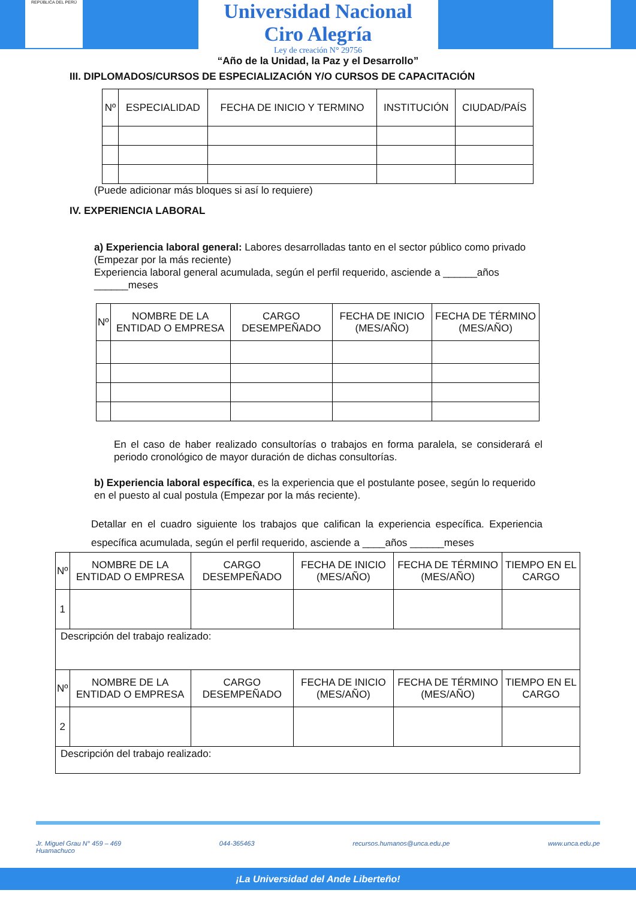REPÚBLICA DEL PERÚ
Universidad Nacional
Ciro Alegría
Ley de creación N° 29756
“Año de la Unidad, la Paz y el Desarrollo”
III. DIPLOMADOS/CURSOS DE ESPECIALIZACIÓN Y/O CURSOS DE CAPACITACIÓN
| Nº | ESPECIALIDAD | FECHA DE INICIO Y TERMINO | INSTITUCIÓN | CIUDAD/PAÍS |
| --- | --- | --- | --- | --- |
(Puede adicionar más bloques si así lo requiere)
IV. EXPERIENCIA LABORAL
a) Experiencia laboral general: Labores desarrolladas tanto en el sector público como privado (Empezar por la más reciente)
Experiencia laboral general acumulada, según el perfil requerido, asciende a ______años ______meses
| Nº | NOMBRE DE LA ENTIDAD O EMPRESA | CARGO DESEMPEÑADO | FECHA DE INICIO (MES/AÑO) | FECHA DE TÉRMINO (MES/AÑO) |
| --- | --- | --- | --- | --- |
En el caso de haber realizado consultorías o trabajos en forma paralela, se considerará el periodo cronológico de mayor duración de dichas consultorías.
b) Experiencia laboral específica, es la experiencia que el postulante posee, según lo requerido en el puesto al cual postula (Empezar por la más reciente).
Detallar en el cuadro siguiente los trabajos que califican la experiencia específica. Experiencia específica acumulada, según el perfil requerido, asciende a ____años ______meses
| Nº | NOMBRE DE LA ENTIDAD O EMPRESA | CARGO DESEMPEÑADO | FECHA DE INICIO (MES/AÑO) | FECHA DE TÉRMINO (MES/AÑO) | TIEMPO EN EL CARGO |
| --- | --- | --- | --- | --- | --- |
| 1 | | | | | |
| Descripción del trabajo realizado: | | | | | |
| Nº | NOMBRE DE LA ENTIDAD O EMPRESA | CARGO DESEMPEÑADO | FECHA DE INICIO (MES/AÑO) | FECHA DE TÉRMINO (MES/AÑO) | TIEMPO EN EL CARGO |
| 2 | | | | | |
| Descripción del trabajo realizado: | | | | | |
Jr. Miguel Grau N° 459 – 469
Huamachuco 044-365463 recursos.humanos@unca.edu.pe www.unca.edu.pe
¡La Universidad del Ande Liberteño!